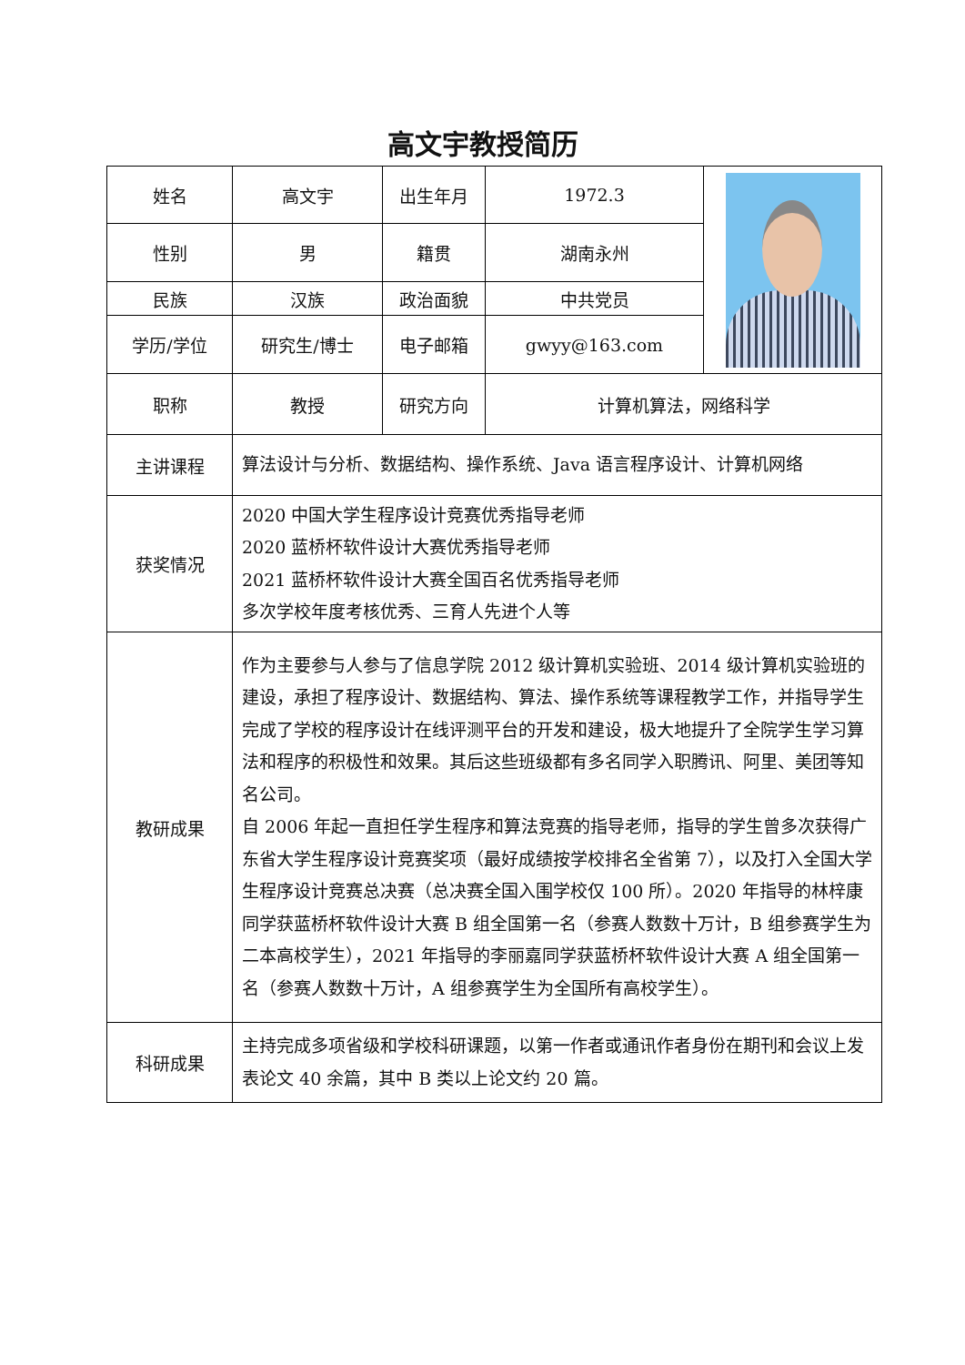高文宇教授简历
| 姓名 | 高文宇 | 出生年月 | 1972.3 | |
| 性别 | 男 | 籍贯 | 湖南永州 | |
| 民族 | 汉族 | 政治面貌 | 中共党员 | |
| 学历/学位 | 研究生/博士 | 电子邮箱 | gwyy@163.com | |
| 职称 | 教授 | 研究方向 | 计算机算法，网络科学 | |
| 主讲课程 | 算法设计与分析、数据结构、操作系统、Java 语言程序设计、计算机网络 | | | |
| 获奖情况 | 2020 中国大学生程序设计竞赛优秀指导老师 2020 蓝桥杯软件设计大赛优秀指导老师 2021 蓝桥杯软件设计大赛全国百名优秀指导老师 多次学校年度考核优秀、三育人先进个人等 | | | |
| 教研成果 | 作为主要参与人参与了信息学院 2012 级计算机实验班、2014 级计算机实验班的建设，承担了程序设计、数据结构、算法、操作系统等课程教学工作，并指导学生完成了学校的程序设计在线评测平台的开发和建设，极大地提升了全院学生学习算法和程序的积极性和效果。其后这些班级都有多名同学入职腾讯、阿里、美团等知名公司。 自 2006 年起一直担任学生程序和算法竞赛的指导老师，指导的学生曾多次获得广东省大学生程序设计竞赛奖项（最好成绩按学校排名全省第 7），以及打入全国大学生程序设计竞赛总决赛（总决赛全国入围学校仅 100 所）。2020 年指导的林梓康同学获蓝桥杯软件设计大赛 B 组全国第一名（参赛人数数十万计，B 组参赛学生为二本高校学生），2021 年指导的李丽嘉同学获蓝桥杯软件设计大赛 A 组全国第一名（参赛人数数十万计，A 组参赛学生为全国所有高校学生）。 | | | |
| 科研成果 | 主持完成多项省级和学校科研课题，以第一作者或通讯作者身份在期刊和会议上发表论文 40 余篇，其中 B 类以上论文约 20 篇。 | | | |